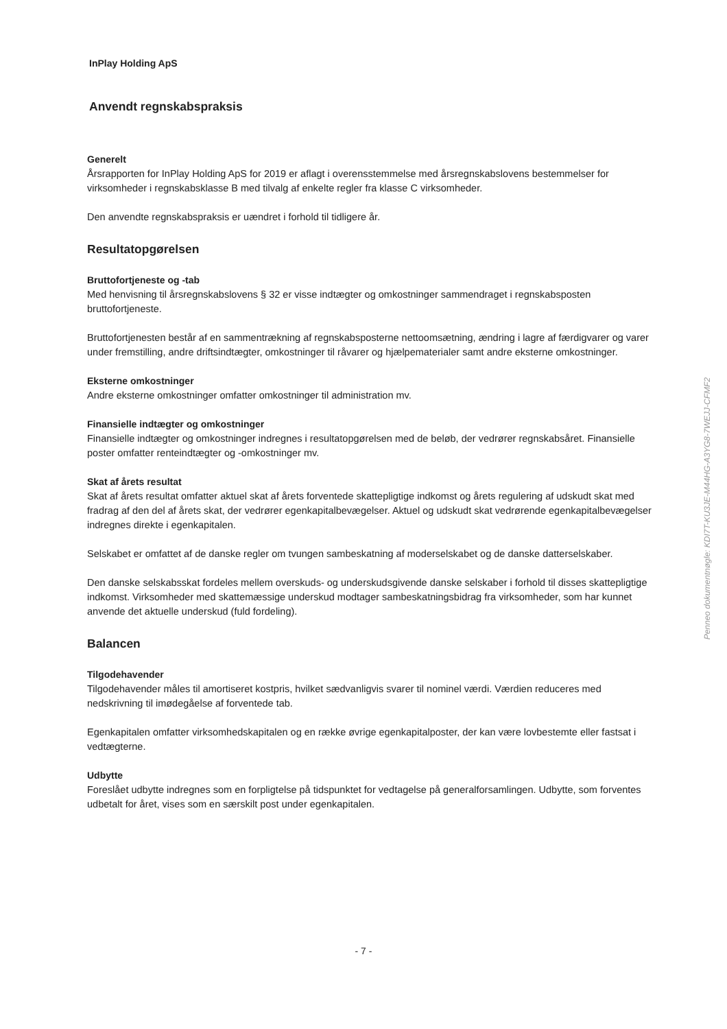InPlay Holding ApS
Anvendt regnskabspraksis
Generelt
Årsrapporten for InPlay Holding ApS for 2019 er aflagt i overensstemmelse med årsregnskabslovens bestemmelser for virksomheder i regnskabsklasse B med tilvalg af enkelte regler fra klasse C virksomheder.
Den anvendte regnskabspraksis er uændret i forhold til tidligere år.
Resultatopgørelsen
Bruttofortjeneste og -tab
Med henvisning til årsregnskabslovens § 32 er visse indtægter og omkostninger sammendraget i regnskabsposten bruttofortjeneste.
Bruttofortjenesten består af en sammentrækning af regnskabsposterne nettoomsætning, ændring i lagre af færdigvarer og varer under fremstilling, andre driftsindtægter, omkostninger til råvarer og hjælpematerialer samt andre eksterne omkostninger.
Eksterne omkostninger
Andre eksterne omkostninger omfatter omkostninger til administration mv.
Finansielle indtægter og omkostninger
Finansielle indtægter og omkostninger indregnes i resultatopgørelsen med de beløb, der vedrører regnskabsåret. Finansielle poster omfatter renteindtægter og -omkostninger mv.
Skat af årets resultat
Skat af årets resultat omfatter aktuel skat af årets forventede skattepligtige indkomst og årets regulering af udskudt skat med fradrag af den del af årets skat, der vedrører egenkapitalbevægelser. Aktuel og udskudt skat vedrørende egenkapitalbevægelser indregnes direkte i egenkapitalen.
Selskabet er omfattet af de danske regler om tvungen sambeskatning af moderselskabet og de danske datterselskaber.
Den danske selskabsskat fordeles mellem overskuds- og underskudsgivende danske selskaber i forhold til disses skattepligtige indkomst. Virksomheder med skattemæssige underskud modtager sambeskatningsbidrag fra virksomheder, som har kunnet anvende det aktuelle underskud (fuld fordeling).
Balancen
Tilgodehavender
Tilgodehavender måles til amortiseret kostpris, hvilket sædvanligvis svarer til nominel værdi. Værdien reduceres med nedskrivning til imødegåelse af forventede tab.
Egenkapitalen omfatter virksomhedskapitalen og en række øvrige egenkapitalposter, der kan være lovbestemte eller fastsat i vedtægterne.
Udbytte
Foreslået udbytte indregnes som en forpligtelse på tidspunktet for vedtagelse på generalforsamlingen. Udbytte, som forventes udbetalt for året, vises som en særskilt post under egenkapitalen.
Penneo dokumentnøgle: KDI7T-KU3JE-M44HG-A3YG8-7WEJJ-CFMF2
- 7 -